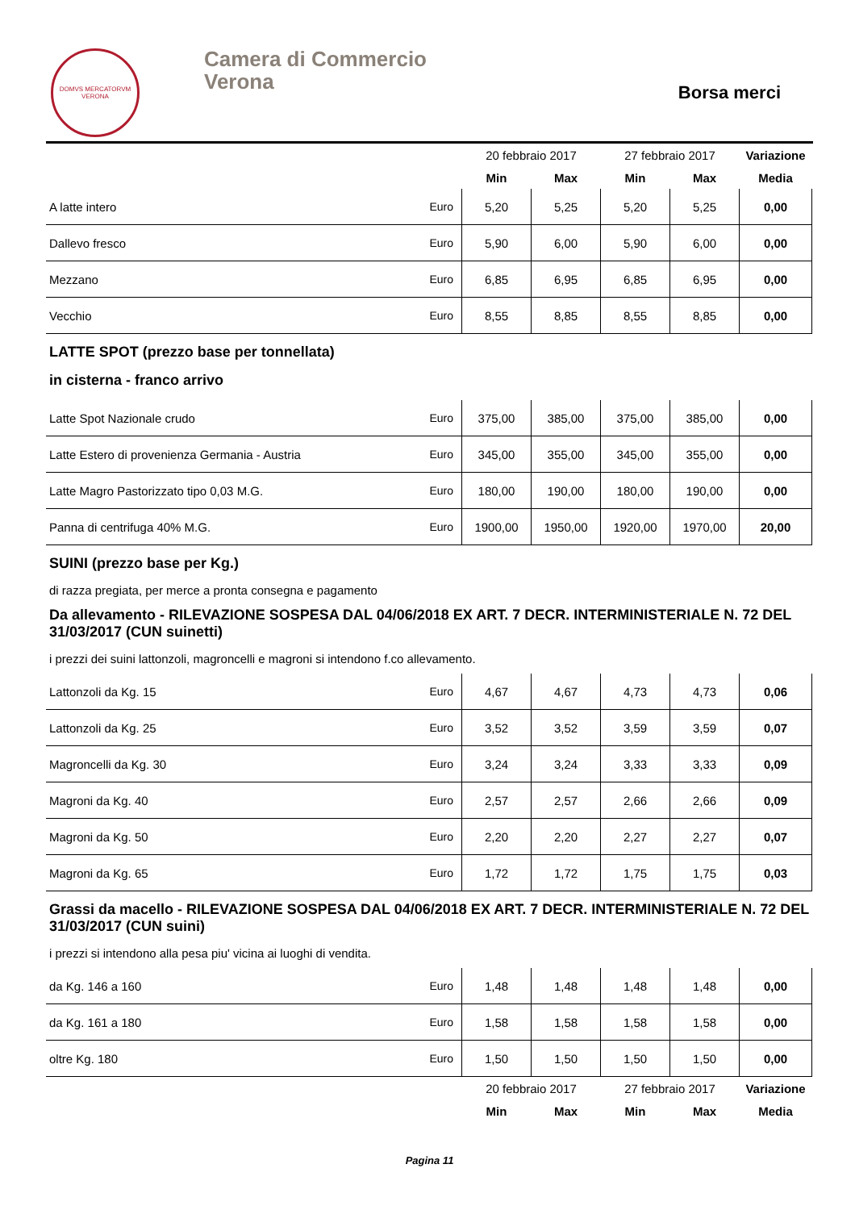DOMVS MERCATORVM
VERONA
Camera di Commercio
Verona
Borsa merci
| | | 20 febbraio 2017 | | 27 febbraio 2017 | | Variazione |
| --- | --- | --- | --- | --- | --- | --- |
| | | Min | Max | Min | Max | Media |
| A latte intero | Euro | 5,20 | 5,25 | 5,20 | 5,25 | 0,00 |
| Dallevo fresco | Euro | 5,90 | 6,00 | 5,90 | 6,00 | 0,00 |
| Mezzano | Euro | 6,85 | 6,95 | 6,85 | 6,95 | 0,00 |
| Vecchio | Euro | 8,55 | 8,85 | 8,55 | 8,85 | 0,00 |
LATTE SPOT (prezzo base per tonnellata)
in cisterna - franco arrivo
| Latte Spot Nazionale crudo | Euro | 375,00 | 385,00 | 375,00 | 385,00 | 0,00 |
| Latte Estero di provenienza Germania - Austria | Euro | 345,00 | 355,00 | 345,00 | 355,00 | 0,00 |
| Latte Magro Pastorizzato tipo 0,03 M.G. | Euro | 180,00 | 190,00 | 180,00 | 190,00 | 0,00 |
| Panna di centrifuga 40% M.G. | Euro | 1900,00 | 1950,00 | 1920,00 | 1970,00 | 20,00 |
SUINI (prezzo base per Kg.)
di razza pregiata, per merce a pronta consegna e pagamento
Da allevamento - RILEVAZIONE SOSPESA DAL 04/06/2018 EX ART. 7 DECR. INTERMINISTERIALE N. 72 DEL 31/03/2017 (CUN suinetti)
i prezzi dei suini lattonzoli, magroncelli e magroni si intendono f.co allevamento.
| Lattonzoli da Kg. 15 | Euro | 4,67 | 4,67 | 4,73 | 4,73 | 0,06 |
| Lattonzoli da Kg. 25 | Euro | 3,52 | 3,52 | 3,59 | 3,59 | 0,07 |
| Magroncelli da Kg. 30 | Euro | 3,24 | 3,24 | 3,33 | 3,33 | 0,09 |
| Magroni da Kg. 40 | Euro | 2,57 | 2,57 | 2,66 | 2,66 | 0,09 |
| Magroni da Kg. 50 | Euro | 2,20 | 2,20 | 2,27 | 2,27 | 0,07 |
| Magroni da Kg. 65 | Euro | 1,72 | 1,72 | 1,75 | 1,75 | 0,03 |
Grassi da macello - RILEVAZIONE SOSPESA DAL 04/06/2018 EX ART. 7 DECR. INTERMINISTERIALE N. 72 DEL 31/03/2017 (CUN suini)
i prezzi si intendono alla pesa piu' vicina ai luoghi di vendita.
| da Kg. 146 a 160 | Euro | 1,48 | 1,48 | 1,48 | 1,48 | 0,00 |
| da Kg. 161 a 180 | Euro | 1,58 | 1,58 | 1,58 | 1,58 | 0,00 |
| oltre Kg. 180 | Euro | 1,50 | 1,50 | 1,50 | 1,50 | 0,00 |
| | | 20 febbraio 2017 | | 27 febbraio 2017 | | Variazione |
| | | Min | Max | Min | Max | Media |
Pagina 11